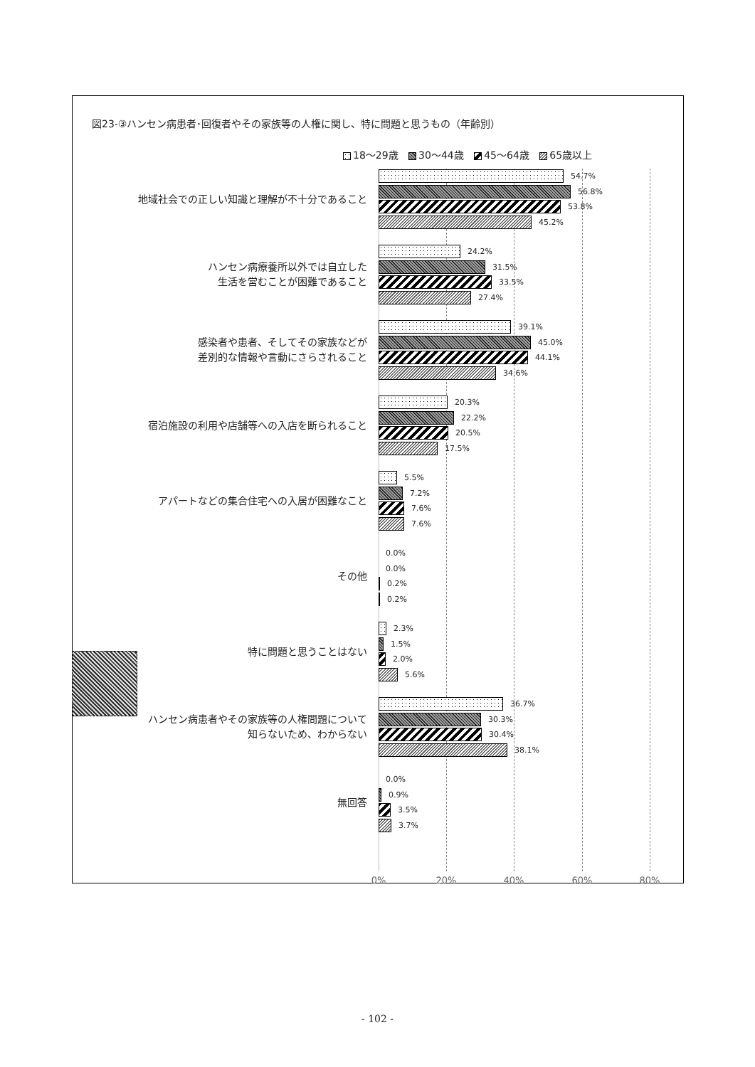図23-③ハンセン病患者･回復者やその家族等の人権に関し、特に問題と思うもの（年齢別）
18～29歳 30～44歳 45～64歳 65歳以上
地域社会での正しい知識と理解が不十分であること
54.7%
56.8%
53.8%
45.2%
ハンセン病療養所以外では自立した
生活を営むことが困難であること
24.2%
31.5%
33.5%
27.4%
感染者や患者、そしてその家族などが
差別的な情報や言動にさらされること
39.1%
45.0%
44.1%
34.6%
宿泊施設の利用や店舗等への入店を断られること
20.3%
22.2%
20.5%
17.5%
アパートなどの集合住宅への入居が困難なこと
5.5%
7.2%
7.6%
7.6%
その他
0.0%
0.0%
0.2%
0.2%
特に問題と思うことはない
2.3%
1.5%
2.0%
5.6%
ハンセン病患者やその家族等の人権問題について
知らないため、わからない
36.7%
30.3%
30.4%
38.1%
無回答
0.0%
0.9%
3.5%
3.7%
0% 20% 40% 60% 80%
- 102 -